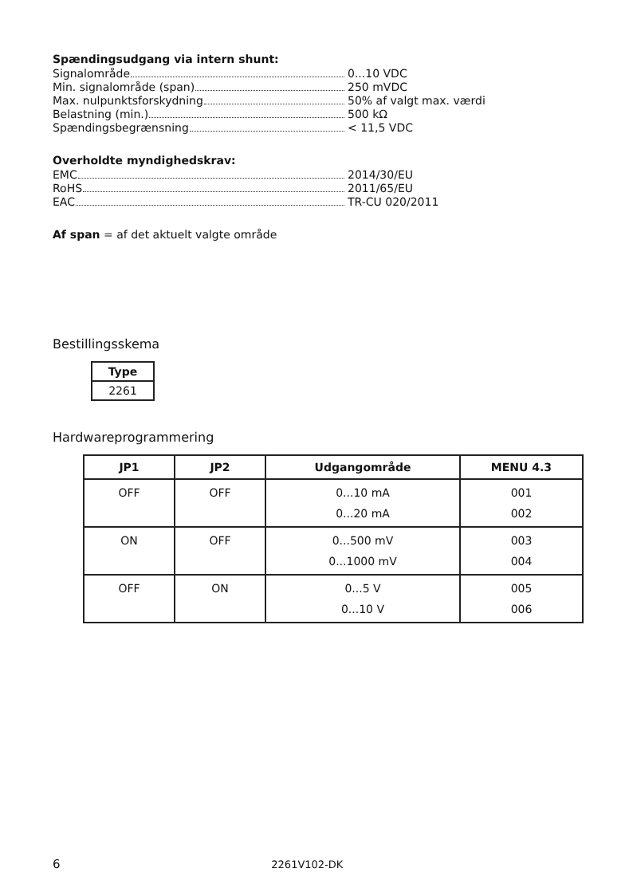Spændingsudgang via intern shunt:
Signalområde 0...10 VDC
Min. signalområde (span) 250 mVDC
Max. nulpunktsforskydning 50% af valgt max. værdi
Belastning (min.) 500 kΩ
Spændingsbegrænsning < 11,5 VDC
Overholdte myndighedskrav:
EMC 2014/30/EU
RoHS 2011/65/EU
EAC TR-CU 020/2011
Af span = af det aktuelt valgte område
Bestillingsskema
| Type |
| --- |
| 2261 |
Hardwareprogrammering
| JP1 | JP2 | Udgangområde | MENU 4.3 |
| --- | --- | --- | --- |
| OFF | OFF | 0...10 mA 0...20 mA | 001 002 |
| ON | OFF | 0...500 mV 0...1000 mV | 003 004 |
| OFF | ON | 0...5 V 0...10 V | 005 006 |
6 2261V102-DK